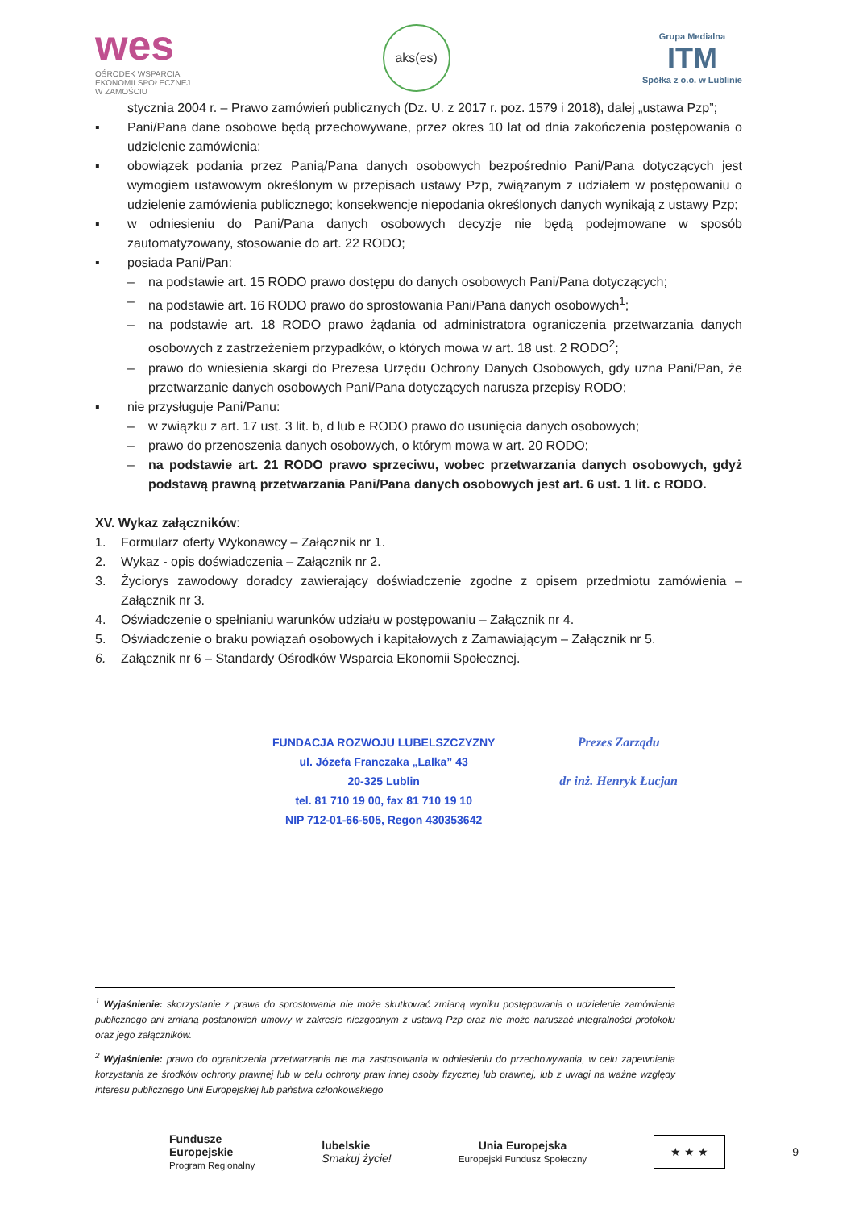wes
OŚRODEK WSPARCIA
EKONOMII SPOŁECZNEJ
W ZAMOŚCIU
aks(es)
Grupa Medialna
ITM
Spółka z o.o. w Lublinie
stycznia 2004 r. – Prawo zamówień publicznych (Dz. U. z 2017 r. poz. 1579 i 2018), dalej „ustawa Pzp”;
▪ Pani/Pana dane osobowe będą przechowywane, przez okres 10 lat od dnia zakończenia postępowania o udzielenie zamówienia;
▪ obowiązek podania przez Panią/Pana danych osobowych bezpośrednio Pani/Pana dotyczących jest wymogiem ustawowym określonym w przepisach ustawy Pzp, związanym z udziałem w postępowaniu o udzielenie zamówienia publicznego; konsekwencje niepodania określonych danych wynikają z ustawy Pzp;
▪ w odniesieniu do Pani/Pana danych osobowych decyzje nie będą podejmowane w sposób zautomatyzowany, stosowanie do art. 22 RODO;
▪ posiada Pani/Pan:
– na podstawie art. 15 RODO prawo dostępu do danych osobowych Pani/Pana dotyczących;
– na podstawie art. 16 RODO prawo do sprostowania Pani/Pana danych osobowych<sup>1</sup>;
– na podstawie art. 18 RODO prawo żądania od administratora ograniczenia przetwarzania danych osobowych z zastrzeżeniem przypadków, o których mowa w art. 18 ust. 2 RODO<sup>2</sup>;
– prawo do wniesienia skargi do Prezesa Urzędu Ochrony Danych Osobowych, gdy uzna Pani/Pan, że przetwarzanie danych osobowych Pani/Pana dotyczących narusza przepisy RODO;
▪ nie przysługuje Pani/Panu:
– w związku z art. 17 ust. 3 lit. b, d lub e RODO prawo do usunięcia danych osobowych;
– prawo do przenoszenia danych osobowych, o którym mowa w art. 20 RODO;
– na podstawie art. 21 RODO prawo sprzeciwu, wobec przetwarzania danych osobowych, gdyż podstawą prawną przetwarzania Pani/Pana danych osobowych jest art. 6 ust. 1 lit. c RODO.
XV. Wykaz załączników:
1. Formularz oferty Wykonawcy – Załącznik nr 1.
2. Wykaz - opis doświadczenia – Załącznik nr 2.
3. Życiorys zawodowy doradcy zawierający doświadczenie zgodne z opisem przedmiotu zamówienia – Załącznik nr 3.
4. Oświadczenie o spełnianiu warunków udziału w postępowaniu – Załącznik nr 4.
5. Oświadczenie o braku powiązań osobowych i kapitałowych z Zamawiającym – Załącznik nr 5.
6. Załącznik nr 6 – Standardy Ośrodków Wsparcia Ekonomii Społecznej.
FUNDACJA ROZWOJU LUBELSZCZYZNY
ul. Józefa Franczaka „Lalka” 43
20-325 Lublin
tel. 81 710 19 00, fax 81 710 19 10
NIP 712-01-66-505, Regon 430353642
Prezes Zarządu
dr inż. Henryk Łucjan
<sup>1</sup> Wyjaśnienie: skorzystanie z prawa do sprostowania nie może skutkować zmianą wyniku postępowania o udzielenie zamówienia publicznego ani zmianą postanowień umowy w zakresie niezgodnym z ustawą Pzp oraz nie może naruszać integralności protokołu oraz jego załączników.
<sup>2</sup> Wyjaśnienie: prawo do ograniczenia przetwarzania nie ma zastosowania w odniesieniu do przechowywania, w celu zapewnienia korzystania ze środków ochrony prawnej lub w celu ochrony praw innej osoby fizycznej lub prawnej, lub z uwagi na ważne względy interesu publicznego Unii Europejskiej lub państwa członkowskiego
Fundusze
Europejskie
Program Regionalny
lubelskie
Smakuj życie!
Unia Europejska
Europejski Fundusz Społeczny
★ ★ ★
9